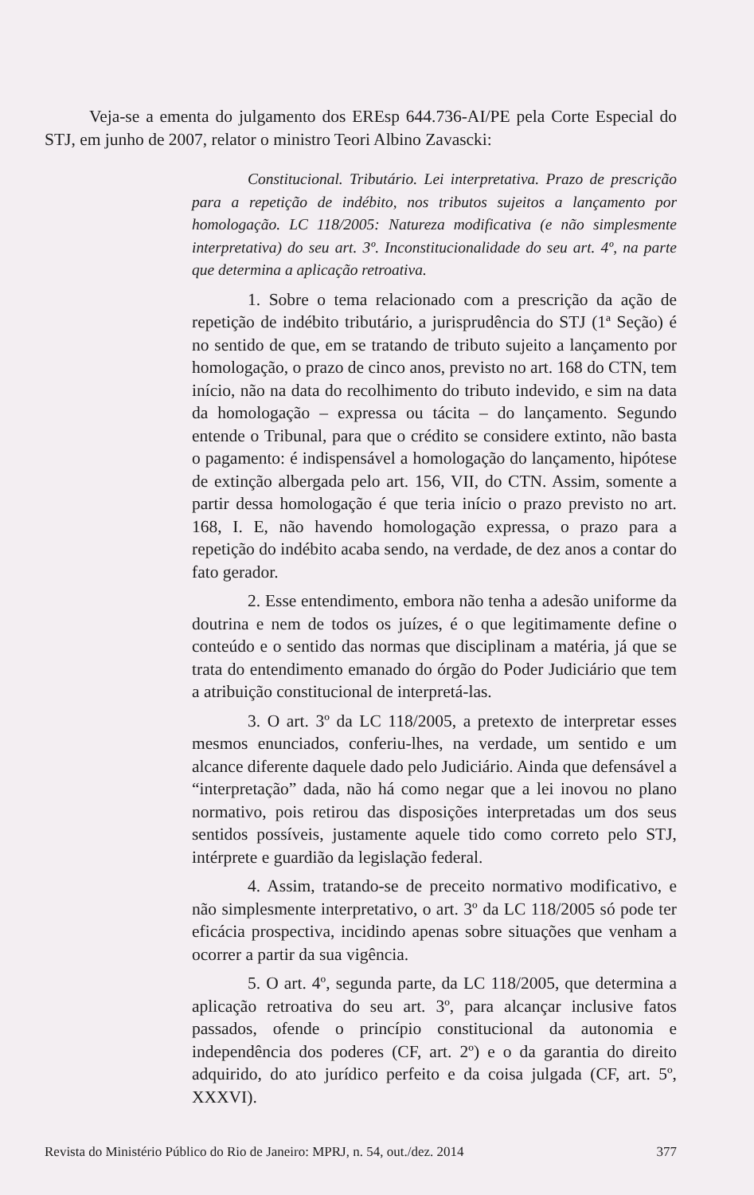Veja-se a ementa do julgamento dos EREsp 644.736-AI/PE pela Corte Especial do STJ, em junho de 2007, relator o ministro Teori Albino Zavascki:
Constitucional. Tributário. Lei interpretativa. Prazo de prescrição para a repetição de indébito, nos tributos sujeitos a lançamento por homologação. LC 118/2005: Natureza modificativa (e não simplesmente interpretativa) do seu art. 3º. Inconstitucionalidade do seu art. 4º, na parte que determina a aplicação retroativa.
1. Sobre o tema relacionado com a prescrição da ação de repetição de indébito tributário, a jurisprudência do STJ (1ª Seção) é no sentido de que, em se tratando de tributo sujeito a lançamento por homologação, o prazo de cinco anos, previsto no art. 168 do CTN, tem início, não na data do recolhimento do tributo indevido, e sim na data da homologação – expressa ou tácita – do lançamento. Segundo entende o Tribunal, para que o crédito se considere extinto, não basta o pagamento: é indispensável a homologação do lançamento, hipótese de extinção albergada pelo art. 156, VII, do CTN. Assim, somente a partir dessa homologação é que teria início o prazo previsto no art. 168, I. E, não havendo homologação expressa, o prazo para a repetição do indébito acaba sendo, na verdade, de dez anos a contar do fato gerador.
2. Esse entendimento, embora não tenha a adesão uniforme da doutrina e nem de todos os juízes, é o que legitimamente define o conteúdo e o sentido das normas que disciplinam a matéria, já que se trata do entendimento emanado do órgão do Poder Judiciário que tem a atribuição constitucional de interpretá-las.
3. O art. 3º da LC 118/2005, a pretexto de interpretar esses mesmos enunciados, conferiu-lhes, na verdade, um sentido e um alcance diferente daquele dado pelo Judiciário. Ainda que defensável a “interpretação” dada, não há como negar que a lei inovou no plano normativo, pois retirou das disposições interpretadas um dos seus sentidos possíveis, justamente aquele tido como correto pelo STJ, intérprete e guardião da legislação federal.
4. Assim, tratando-se de preceito normativo modificativo, e não simplesmente interpretativo, o art. 3º da LC 118/2005 só pode ter eficácia prospectiva, incidindo apenas sobre situações que venham a ocorrer a partir da sua vigência.
5. O art. 4º, segunda parte, da LC 118/2005, que determina a aplicação retroativa do seu art. 3º, para alcançar inclusive fatos passados, ofende o princípio constitucional da autonomia e independência dos poderes (CF, art. 2º) e o da garantia do direito adquirido, do ato jurídico perfeito e da coisa julgada (CF, art. 5º, XXXVI).
Revista do Ministério Público do Rio de Janeiro: MPRJ, n. 54, out./dez. 2014 377